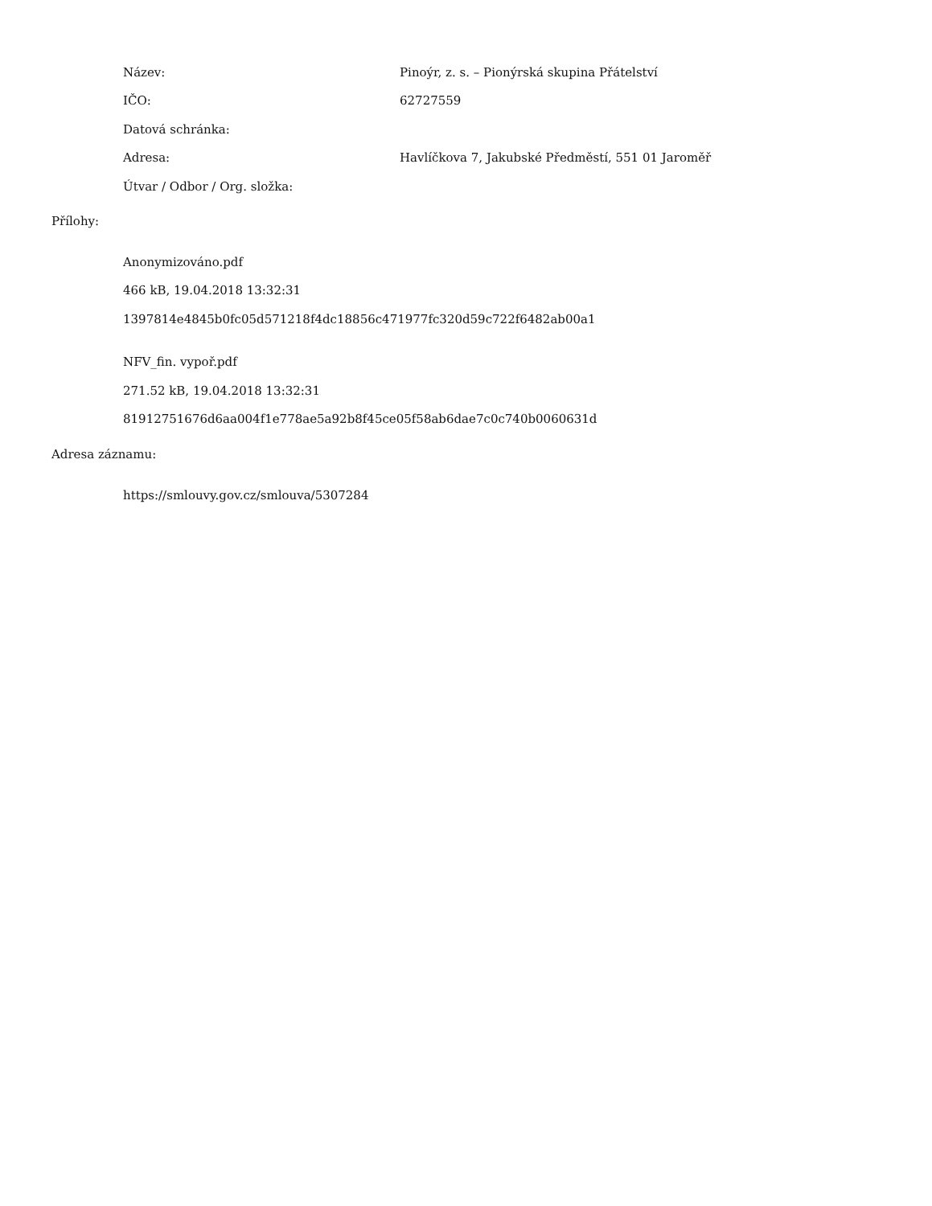| Název: | Pinoýr, z. s. – Pionýrská skupina Přátelství |
| IČO: | 62727559 |
| Datová schránka: | |
| Adresa: | Havlíčkova 7, Jakubské Předměstí, 551 01 Jaroměř |
| Útvar / Odbor / Org. složka: | |
Přílohy:
Anonymizováno.pdf
466 kB, 19.04.2018 13:32:31
1397814e4845b0fc05d571218f4dc18856c471977fc320d59c722f6482ab00a1
NFV_fin. vypoř.pdf
271.52 kB, 19.04.2018 13:32:31
81912751676d6aa004f1e778ae5a92b8f45ce05f58ab6dae7c0c740b0060631d
Adresa záznamu:
https://smlouvy.gov.cz/smlouva/5307284